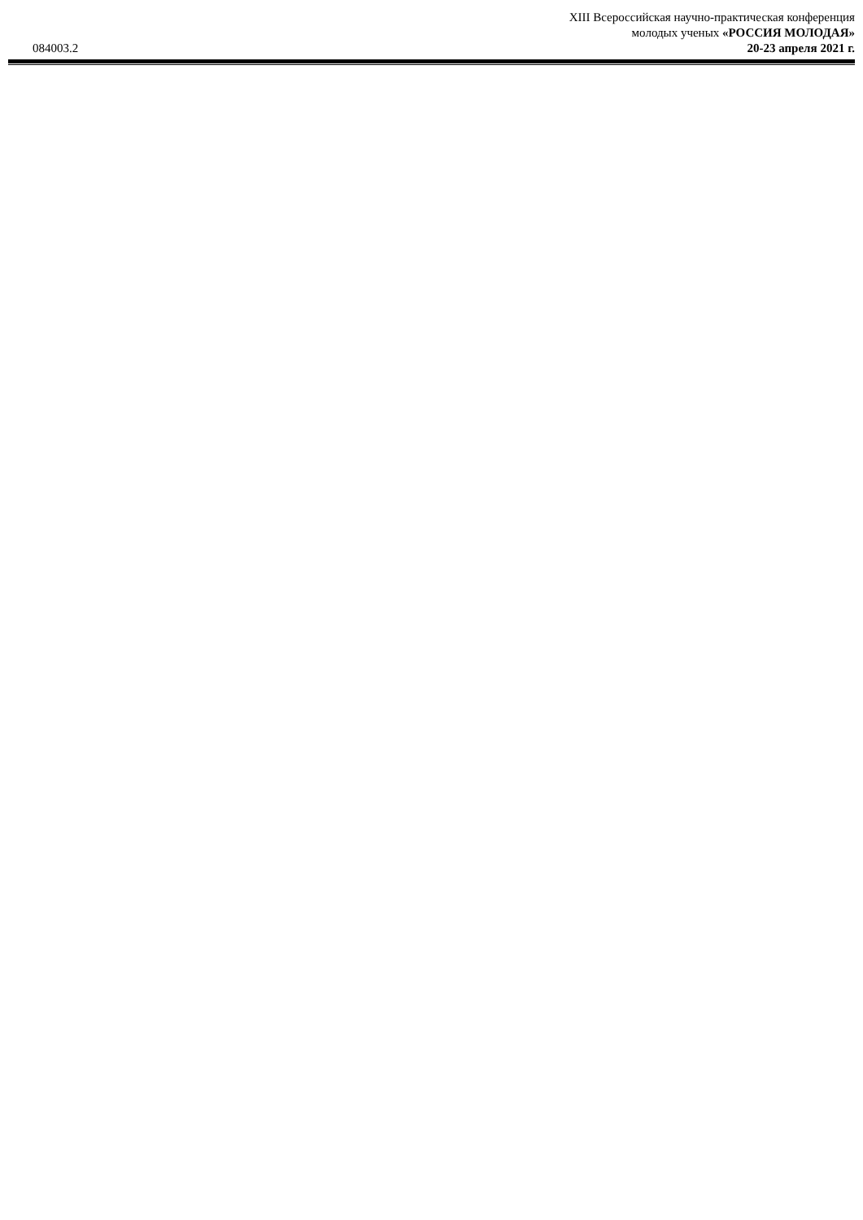XIII Всероссийская научно-практическая конференция
молодых ученых «РОССИЯ МОЛОДАЯ»
084003.2 20-23 апреля 2021 г.